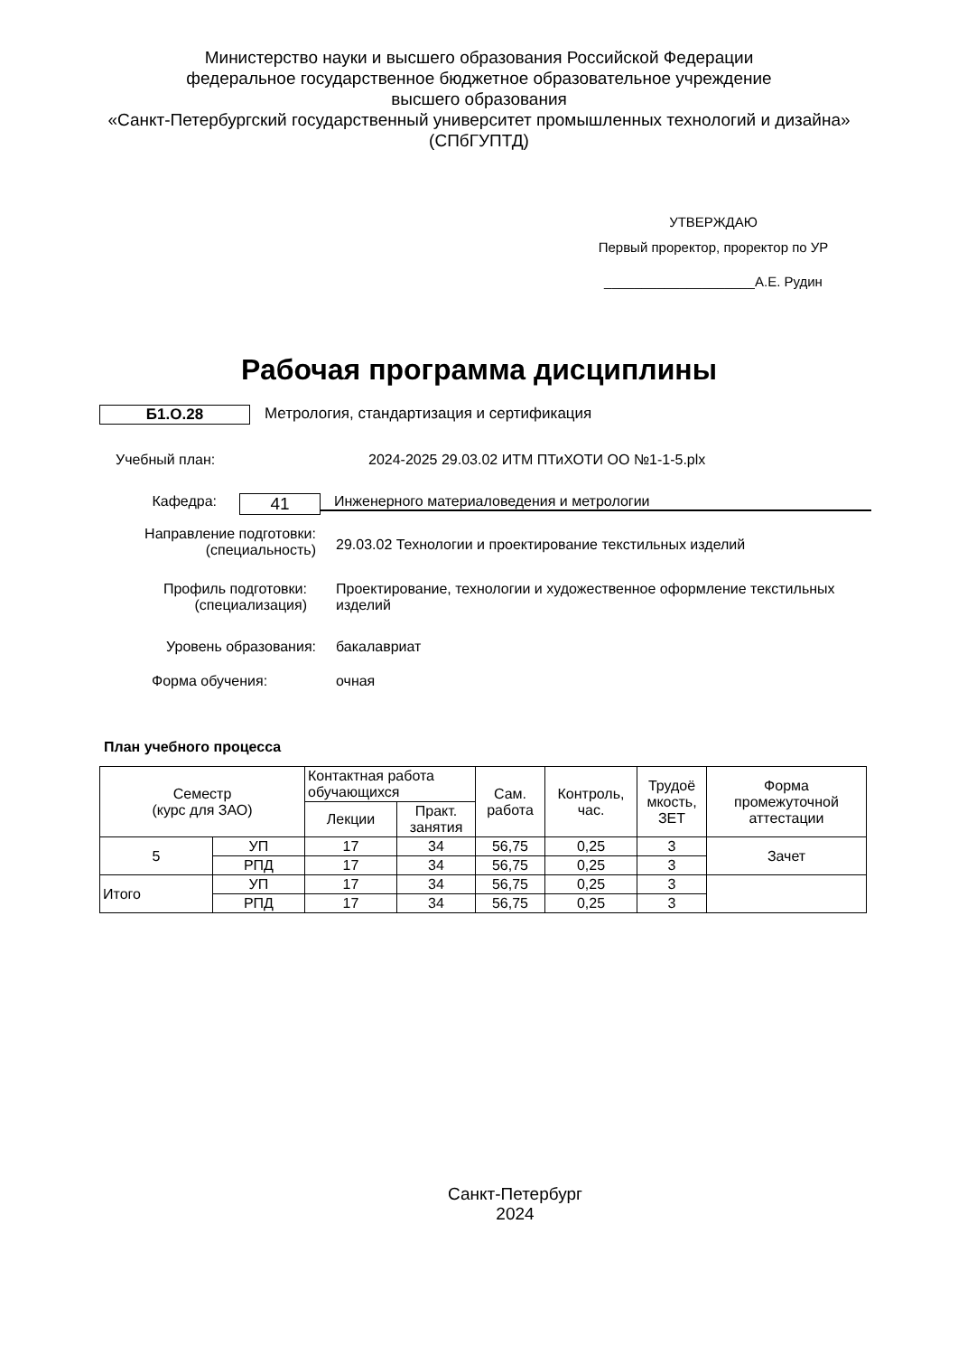Министерство науки и высшего образования Российской Федерации
федеральное государственное бюджетное образовательное учреждение
высшего образования
«Санкт-Петербургский государственный университет промышленных технологий и дизайна»
(СПбГУПТД)
УТВЕРЖДАЮ
Первый проректор, проректор по УР
____________________А.Е. Рудин
Рабочая программа дисциплины
Б1.О.28 Метрология, стандартизация и сертификация
Учебный план: 2024-2025 29.03.02 ИТМ ПТиХОТИ ОО №1-1-5.plx
Кафедра:
41
Инженерного материаловедения и метрологии
Направление подготовки:
(специальность)
29.03.02 Технологии и проектирование текстильных изделий
Профиль подготовки:
(специализация)
Проектирование, технологии и художественное оформление текстильных изделий
Уровень образования: бакалавриат
Форма обучения: очная
План учебного процесса
| Семестр (курс для ЗАО) | | Контактная работа обучающихся | | Сам. работа | Контроль, час. | Трудоё мкость, ЗЕТ | Форма промежуточной аттестации |
| --- | --- | --- | --- | --- | --- | --- | --- |
| | | Лекции | Практ. занятия | | | | |
| 5 | УП | 17 | 34 | 56,75 | 0,25 | 3 | Зачет |
| | РПД | 17 | 34 | 56,75 | 0,25 | 3 | |
| Итого | УП | 17 | 34 | 56,75 | 0,25 | 3 | |
| | РПД | 17 | 34 | 56,75 | 0,25 | 3 | |
Санкт-Петербург
2024